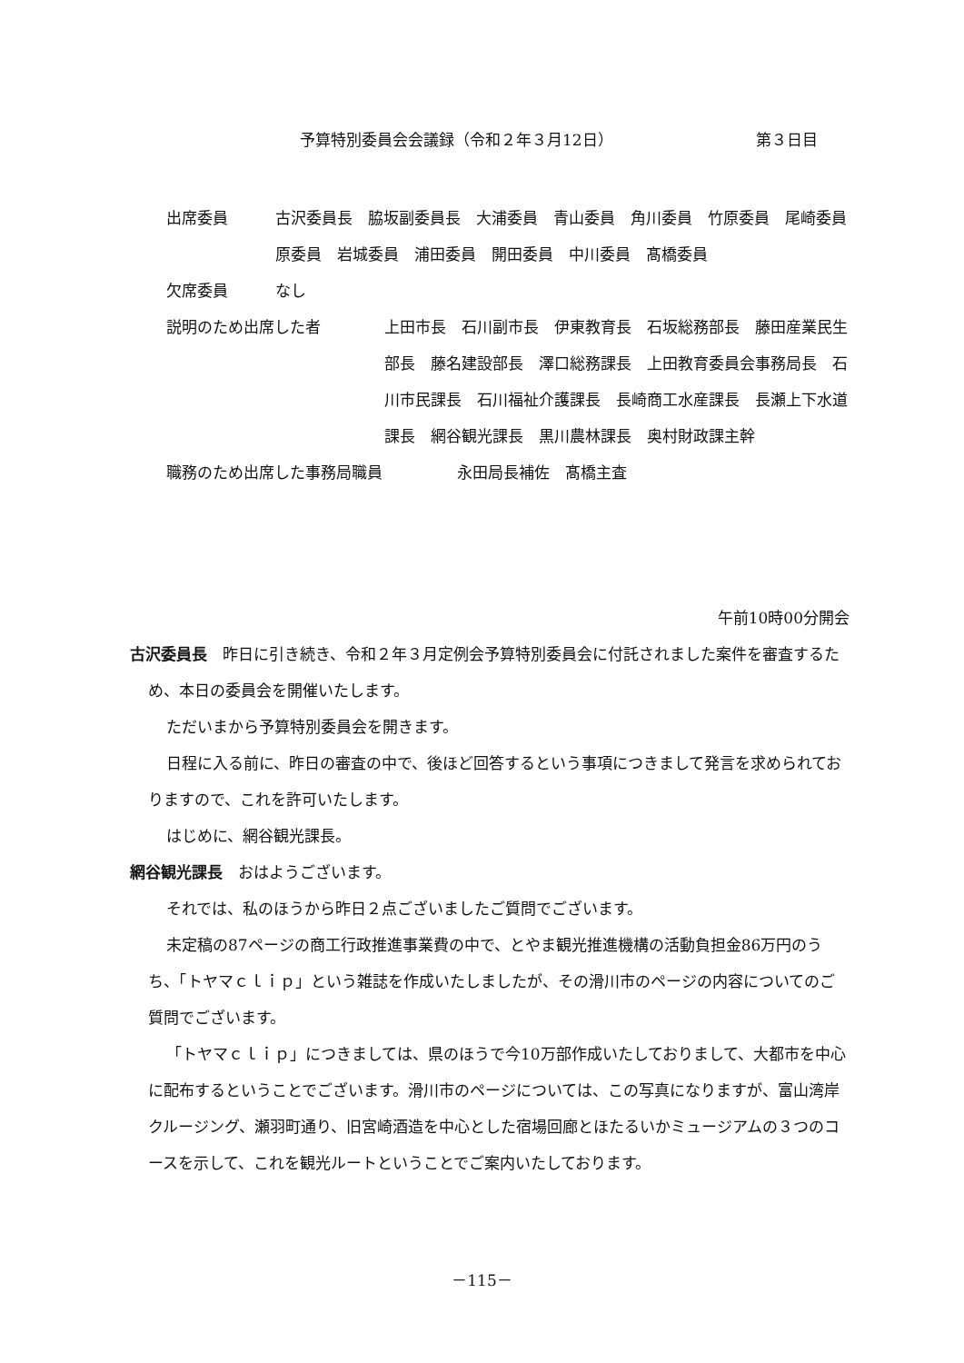予算特別委員会会議録（令和２年３月12日） 第３日目
出席委員 古沢委員長　脇坂副委員長　大浦委員　青山委員　角川委員　竹原委員　尾崎委員　原委員　岩城委員　浦田委員　開田委員　中川委員　髙橋委員
欠席委員 なし
説明のため出席した者 上田市長　石川副市長　伊東教育長　石坂総務部長　藤田産業民生部長　藤名建設部長　澤口総務課長　上田教育委員会事務局長　石川市民課長　石川福祉介護課長　長崎商工水産課長　長瀬上下水道課長　網谷観光課長　黒川農林課長　奥村財政課主幹
職務のため出席した事務局職員 永田局長補佐　髙橋主査
午前10時00分開会
古沢委員長　昨日に引き続き、令和２年３月定例会予算特別委員会に付託されました案件を審査するため、本日の委員会を開催いたします。
ただいまから予算特別委員会を開きます。
日程に入る前に、昨日の審査の中で、後ほど回答するという事項につきまして発言を求められておりますので、これを許可いたします。
はじめに、網谷観光課長。
網谷観光課長　おはようございます。
それでは、私のほうから昨日２点ございましたご質問でございます。
未定稿の87ページの商工行政推進事業費の中で、とやま観光推進機構の活動負担金86万円のうち、「トヤマｃｌｉｐ」という雑誌を作成いたしましたが、その滑川市のページの内容についてのご質問でございます。
「トヤマｃｌｉｐ」につきましては、県のほうで今10万部作成いたしておりまして、大都市を中心に配布するということでございます。滑川市のページについては、この写真になりますが、富山湾岸クルージング、瀬羽町通り、旧宮崎酒造を中心とした宿場回廊とほたるいかミュージアムの３つのコースを示して、これを観光ルートということでご案内いたしております。
－115－